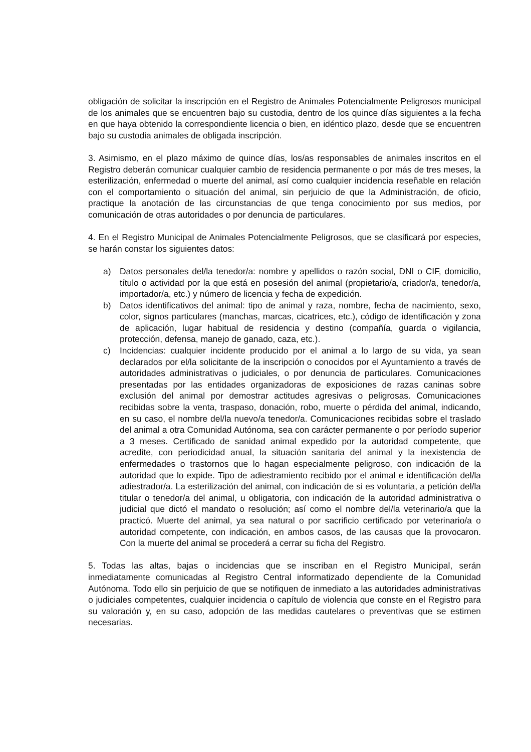obligación de solicitar la inscripción en el Registro de Animales Potencialmente Peligrosos municipal de los animales que se encuentren bajo su custodia, dentro de los quince días siguientes a la fecha en que haya obtenido la correspondiente licencia o bien, en idéntico plazo, desde que se encuentren bajo su custodia animales de obligada inscripción.
3. Asimismo, en el plazo máximo de quince días, los/as responsables de animales inscritos en el Registro deberán comunicar cualquier cambio de residencia permanente o por más de tres meses, la esterilización, enfermedad o muerte del animal, así como cualquier incidencia reseñable en relación con el comportamiento o situación del animal, sin perjuicio de que la Administración, de oficio, practique la anotación de las circunstancias de que tenga conocimiento por sus medios, por comunicación de otras autoridades o por denuncia de particulares.
4. En el Registro Municipal de Animales Potencialmente Peligrosos, que se clasificará por especies, se harán constar los siguientes datos:
a) Datos personales del/la tenedor/a: nombre y apellidos o razón social, DNI o CIF, domicilio, título o actividad por la que está en posesión del animal (propietario/a, criador/a, tenedor/a, importador/a, etc.) y número de licencia y fecha de expedición.
b) Datos identificativos del animal: tipo de animal y raza, nombre, fecha de nacimiento, sexo, color, signos particulares (manchas, marcas, cicatrices, etc.), código de identificación y zona de aplicación, lugar habitual de residencia y destino (compañía, guarda o vigilancia, protección, defensa, manejo de ganado, caza, etc.).
c) Incidencias: cualquier incidente producido por el animal a lo largo de su vida, ya sean declarados por el/la solicitante de la inscripción o conocidos por el Ayuntamiento a través de autoridades administrativas o judiciales, o por denuncia de particulares. Comunicaciones presentadas por las entidades organizadoras de exposiciones de razas caninas sobre exclusión del animal por demostrar actitudes agresivas o peligrosas. Comunicaciones recibidas sobre la venta, traspaso, donación, robo, muerte o pérdida del animal, indicando, en su caso, el nombre del/la nuevo/a tenedor/a. Comunicaciones recibidas sobre el traslado del animal a otra Comunidad Autónoma, sea con carácter permanente o por período superior a 3 meses. Certificado de sanidad animal expedido por la autoridad competente, que acredite, con periodicidad anual, la situación sanitaria del animal y la inexistencia de enfermedades o trastornos que lo hagan especialmente peligroso, con indicación de la autoridad que lo expide. Tipo de adiestramiento recibido por el animal e identificación del/la adiestrador/a. La esterilización del animal, con indicación de si es voluntaria, a petición del/la titular o tenedor/a del animal, u obligatoria, con indicación de la autoridad administrativa o judicial que dictó el mandato o resolución; así como el nombre del/la veterinario/a que la practicó. Muerte del animal, ya sea natural o por sacrificio certificado por veterinario/a o autoridad competente, con indicación, en ambos casos, de las causas que la provocaron. Con la muerte del animal se procederá a cerrar su ficha del Registro.
5. Todas las altas, bajas o incidencias que se inscriban en el Registro Municipal, serán inmediatamente comunicadas al Registro Central informatizado dependiente de la Comunidad Autónoma. Todo ello sin perjuicio de que se notifiquen de inmediato a las autoridades administrativas o judiciales competentes, cualquier incidencia o capítulo de violencia que conste en el Registro para su valoración y, en su caso, adopción de las medidas cautelares o preventivas que se estimen necesarias.